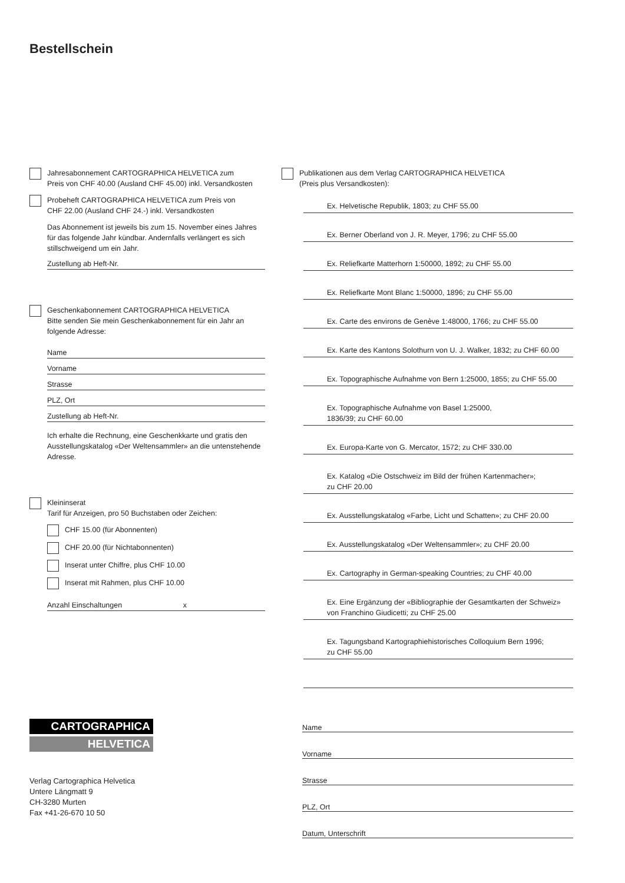Bestellschein
Jahresabonnement CARTOGRAPHICA HELVETICA zum
Preis von CHF 40.00 (Ausland CHF 45.00) inkl. Versandkosten
Probeheft CARTOGRAPHICA HELVETICA zum Preis von
CHF 22.00 (Ausland CHF 24.-) inkl. Versandkosten
Das Abonnement ist jeweils bis zum 15. November eines Jahres für das folgende Jahr kündbar. Andernfalls verlängert es sich stillschweigend um ein Jahr.
Zustellung ab Heft-Nr.
Geschenkabonnement CARTOGRAPHICA HELVETICA
Bitte senden Sie mein Geschenkabonnement für ein Jahr an folgende Adresse:
Name
Vorname
Strasse
PLZ, Ort
Zustellung ab Heft-Nr.
Ich erhalte die Rechnung, eine Geschenkkarte und gratis den Ausstellungskatalog «Der Weltensammler» an die untenstehende Adresse.
Kleininserat
Tarif für Anzeigen, pro 50 Buchstaben oder Zeichen:
CHF 15.00 (für Abonnenten)
CHF 20.00 (für Nichtabonnenten)
Inserat unter Chiffre, plus CHF 10.00
Inserat mit Rahmen, plus CHF 10.00
Anzahl Einschaltungen x
Publikationen aus dem Verlag CARTOGRAPHICA HELVETICA
(Preis plus Versandkosten):
Ex. Helvetische Republik, 1803; zu CHF 55.00
Ex. Berner Oberland von J. R. Meyer, 1796; zu CHF 55.00
Ex. Reliefkarte Matterhorn 1:50000, 1892; zu CHF 55.00
Ex. Reliefkarte Mont Blanc 1:50000, 1896; zu CHF 55.00
Ex. Carte des environs de Genève 1:48000, 1766; zu CHF 55.00
Ex. Karte des Kantons Solothurn von U. J. Walker, 1832; zu CHF 60.00
Ex. Topographische Aufnahme von Bern 1:25000, 1855; zu CHF 55.00
Ex. Topographische Aufnahme von Basel 1:25000,
1836/39; zu CHF 60.00
Ex. Europa-Karte von G. Mercator, 1572; zu CHF 330.00
Ex. Katalog «Die Ostschweiz im Bild der frühen Kartenmacher»;
zu CHF 20.00
Ex. Ausstellungskatalog «Farbe, Licht und Schatten»; zu CHF 20.00
Ex. Ausstellungskatalog «Der Weltensammler»; zu CHF 20.00
Ex. Cartography in German-speaking Countries; zu CHF 40.00
Ex. Eine Ergänzung der «Bibliographie der Gesamtkarten der Schweiz»
von Franchino Giudicetti; zu CHF 25.00
Ex. Tagungsband Kartographiehistorisches Colloquium Bern 1996;
zu CHF 55.00
CARTOGRAPHICA
HELVETICA
Verlag Cartographica Helvetica
Untere Längmatt 9
CH-3280 Murten
Fax +41-26-670 10 50
Name
Vorname
Strasse
PLZ, Ort
Datum, Unterschrift